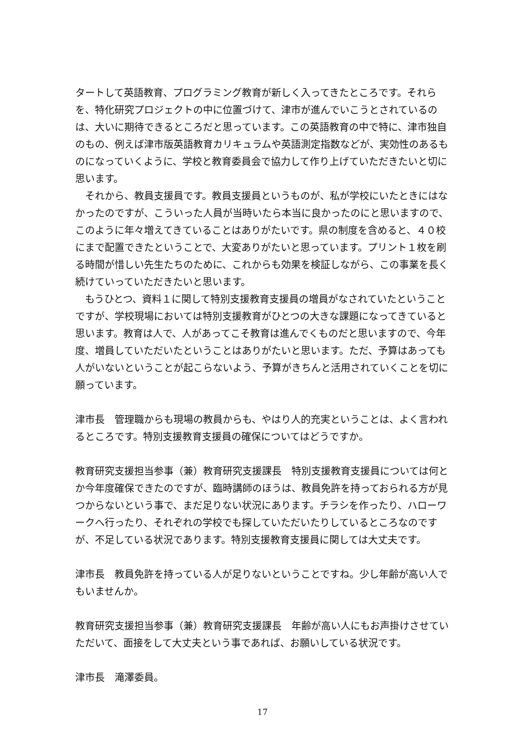タートして英語教育、プログラミング教育が新しく入ってきたところです。それらを、特化研究プロジェクトの中に位置づけて、津市が進んでいこうとされているのは、大いに期待できるところだと思っています。この英語教育の中で特に、津市独自のもの、例えば津市版英語教育カリキュラムや英語測定指数などが、実効性のあるものになっていくように、学校と教育委員会で協力して作り上げていただきたいと切に思います。
　それから、教員支援員です。教員支援員というものが、私が学校にいたときにはなかったのですが、こういった人員が当時いたら本当に良かったのにと思いますので、このように年々増えてきていることはありがたいです。県の制度を含めると、４０校にまで配置できたということで、大変ありがたいと思っています。プリント１枚を刷る時間が惜しい先生たちのために、これからも効果を検証しながら、この事業を長く続けていっていただきたいと思います。
　もうひとつ、資料１に関して特別支援教育支援員の増員がなされていたということですが、学校現場においては特別支援教育がひとつの大きな課題になってきていると思います。教育は人で、人があってこそ教育は進んでくものだと思いますので、今年度、増員していただいたということはありがたいと思います。ただ、予算はあっても人がいないということが起こらないよう、予算がきちんと活用されていくことを切に願っています。
津市長　管理職からも現場の教員からも、やはり人的充実ということは、よく言われるところです。特別支援教育支援員の確保についてはどうですか。
教育研究支援担当参事（兼）教育研究支援課長　特別支援教育支援員については何とか今年度確保できたのですが、臨時講師のほうは、教員免許を持っておられる方が見つからないという事で、まだ足りない状況にあります。チラシを作ったり、ハローワークへ行ったり、それぞれの学校でも探していただいたりしているところなのですが、不足している状況であります。特別支援教育支援員に関しては大丈夫です。
津市長　教員免許を持っている人が足りないということですね。少し年齢が高い人でもいませんか。
教育研究支援担当参事（兼）教育研究支援課長　年齢が高い人にもお声掛けさせていただいて、面接をして大丈夫という事であれば、お願いしている状況です。
津市長　滝澤委員。
17